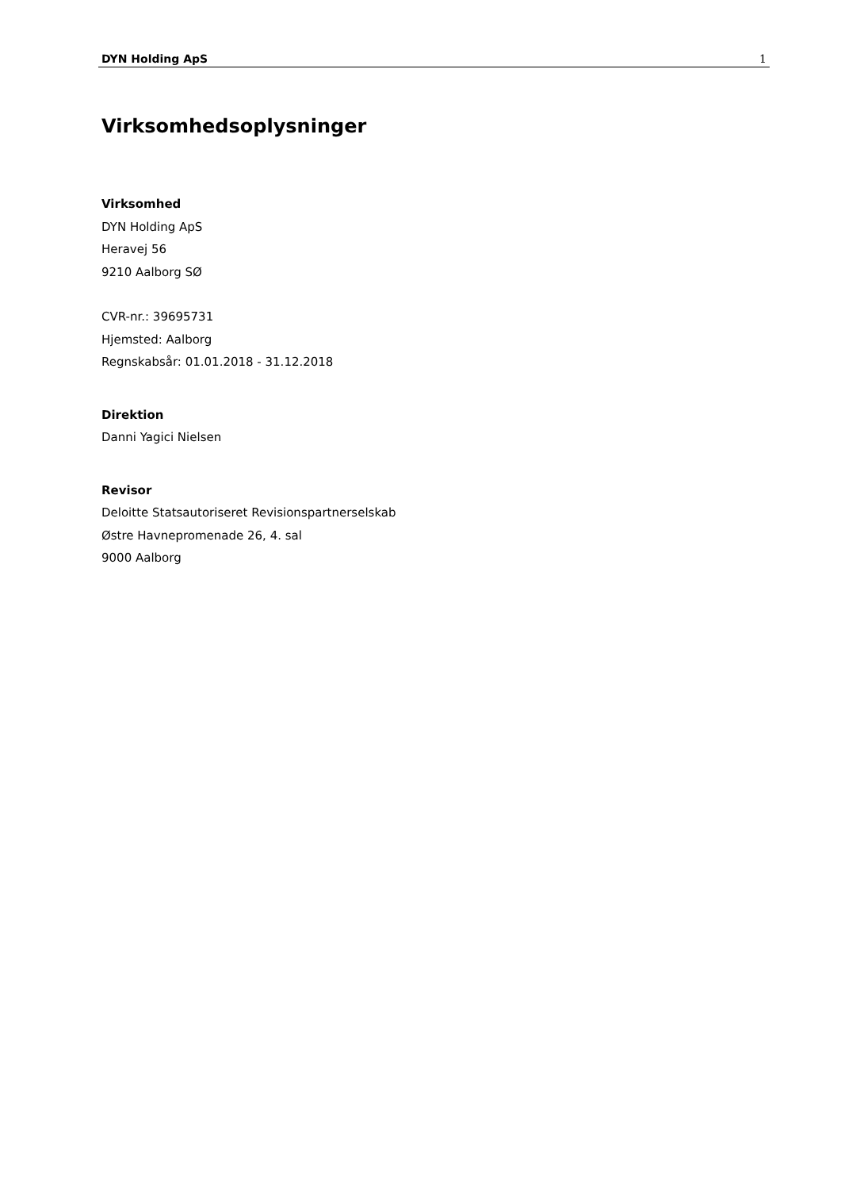DYN Holding ApS 1
Virksomhedsoplysninger
Virksomhed
DYN Holding ApS
Heravej 56
9210 Aalborg SØ
CVR-nr.: 39695731
Hjemsted: Aalborg
Regnskabsår: 01.01.2018 - 31.12.2018
Direktion
Danni Yagici Nielsen
Revisor
Deloitte Statsautoriseret Revisionspartnerselskab
Østre Havnepromenade 26, 4. sal
9000 Aalborg